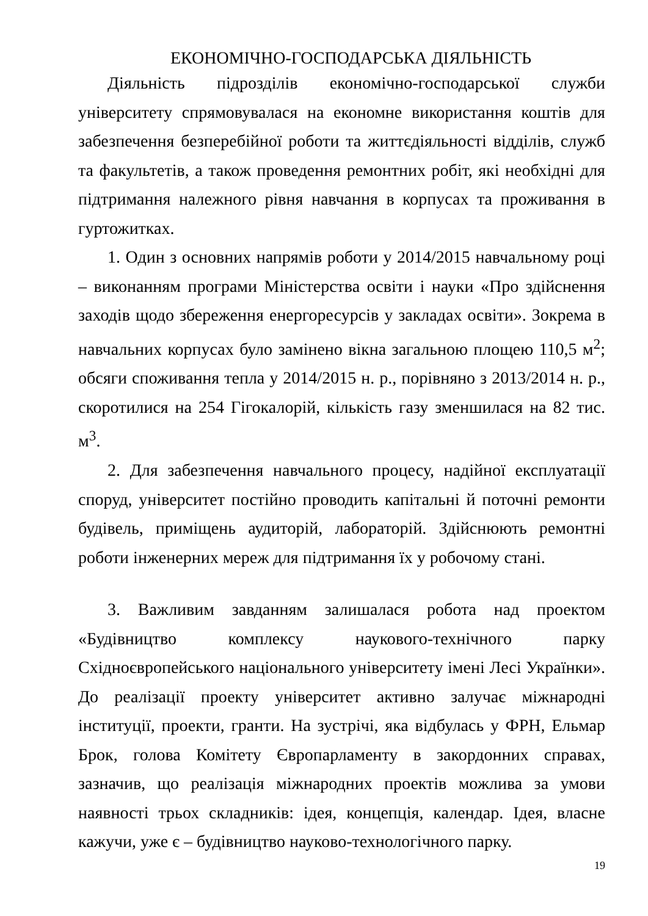ЕКОНОМІЧНО-ГОСПОДАРСЬКА ДІЯЛЬНІСТЬ
Діяльність підрозділів економічно-господарської служби університету спрямовувалася на економне використання коштів для забезпечення безперебійної роботи та життєдіяльності відділів, служб та факультетів, а також проведення ремонтних робіт, які необхідні для підтримання належного рівня навчання в корпусах та проживання в гуртожитках.
1. Один з основних напрямів роботи у 2014/2015 навчальному році – виконанням програми Міністерства освіти і науки «Про здійснення заходів щодо збереження енергоресурсів у закладах освіти». Зокрема в навчальних корпусах було замінено вікна загальною площею 110,5 м<sup>2</sup>; обсяги споживання тепла у 2014/2015 н. р., порівняно з 2013/2014 н. р., скоротилися на 254 Гігокалорій, кількість газу зменшилася на 82 тис. м<sup>3</sup>.
2. Для забезпечення навчального процесу, надійної експлуатації споруд, університет постійно проводить капітальні й поточні ремонти будівель, приміщень аудиторій, лабораторій. Здійснюють ремонтні роботи інженерних мереж для підтримання їх у робочому стані.
3. Важливим завданням залишалася робота над проектом «Будівництво комплексу наукового-технічного парку Східноєвропейського національного університету імені Лесі Українки». До реалізації проекту університет активно залучає міжнародні інституції, проекти, гранти. На зустрічі, яка відбулась у ФРН, Ельмар Брок, голова Комітету Європарламенту в закордонних справах, зазначив, що реалізація міжнародних проектів можлива за умови наявності трьох складників: ідея, концепція, календар. Ідея, власне кажучи, уже є – будівництво науково-технологічного парку.
19